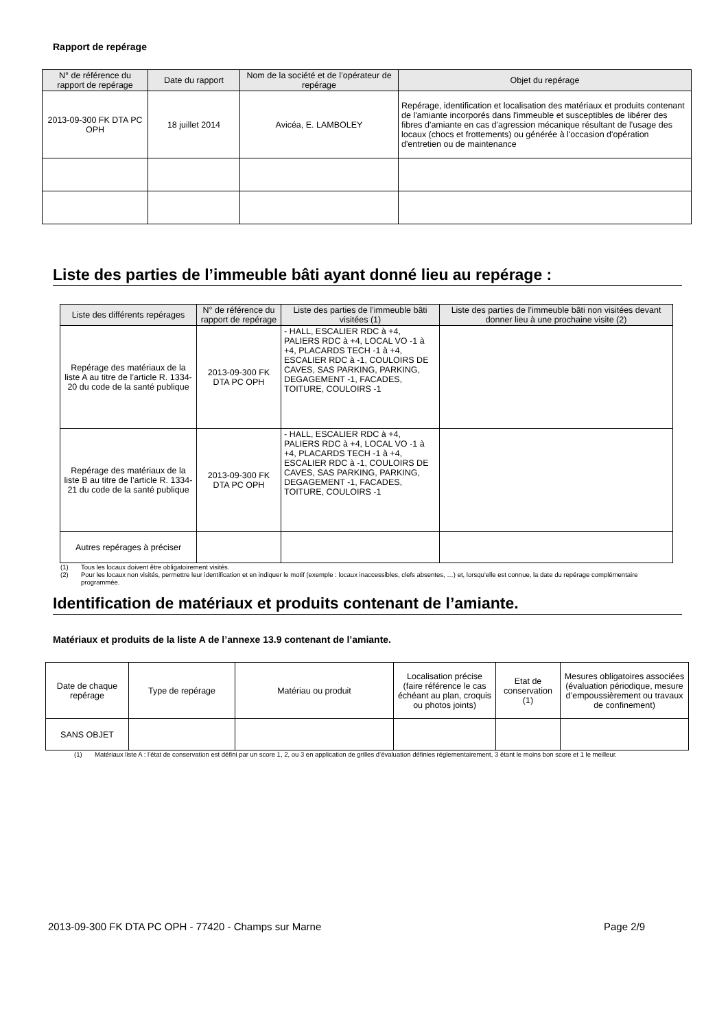Rapport de repérage
| N° de référence du rapport de repérage | Date du rapport | Nom de la société et de l’opérateur de repérage | Objet du repérage |
| --- | --- | --- | --- |
| 2013-09-300 FK DTA PC OPH | 18 juillet 2014 | Avicéa, E. LAMBOLEY | Repérage, identification et localisation des matériaux et produits contenant de l'amiante incorporés dans l'immeuble et susceptibles de libérer des fibres d'amiante en cas d'agression mécanique résultant de l'usage des locaux (chocs et frottements) ou générée à l'occasion d'opération d'entretien ou de maintenance |
Liste des parties de l’immeuble bâti ayant donné lieu au repérage :
| Liste des différents repérages | N° de référence du rapport de repérage | Liste des parties de l’immeuble bâti visitées (1) | Liste des parties de l’immeuble bâti non visitées devant donner lieu à une prochaine visite (2) |
| --- | --- | --- | --- |
| Repérage des matériaux de la liste A au titre de l’article R. 1334-20 du code de la santé publique | 2013-09-300 FK DTA PC OPH | - HALL, ESCALIER RDC à +4, PALIERS RDC à +4, LOCAL VO -1 à +4, PLACARDS TECH -1 à +4, ESCALIER RDC à -1, COULOIRS DE CAVES, SAS PARKING, PARKING, DEGAGEMENT -1, FACADES, TOITURE, COULOIRS -1 | |
| Repérage des matériaux de la liste B au titre de l’article R. 1334-21 du code de la santé publique | 2013-09-300 FK DTA PC OPH | - HALL, ESCALIER RDC à +4, PALIERS RDC à +4, LOCAL VO -1 à +4, PLACARDS TECH -1 à +4, ESCALIER RDC à -1, COULOIRS DE CAVES, SAS PARKING, PARKING, DEGAGEMENT -1, FACADES, TOITURE, COULOIRS -1 | |
| Autres repérages à préciser | | | |
(1) Tous les locaux doivent être obligatoirement visités.
(2) Pour les locaux non visités, permettre leur identification et en indiquer le motif (exemple : locaux inaccessibles, clefs absentes, …) et, lorsqu’elle est connue, la date du repérage complémentaire programmée.
Identification de matériaux et produits contenant de l’amiante.
Matériaux et produits de la liste A de l’annexe 13.9 contenant de l’amiante.
| Date de chaque repérage | Type de repérage | Matériau ou produit | Localisation précise (faire référence le cas échéant au plan, croquis ou photos joints) | Etat de conservation (1) | Mesures obligatoires associées (évaluation périodique, mesure d’empoussièrement ou travaux de confinement) |
| SANS OBJET | | | | | |
(1) Matériaux liste A : l’état de conservation est défini par un score 1, 2, ou 3 en application de grilles d’évaluation définies réglementairement, 3 étant le moins bon score et 1 le meilleur.
2013-09-300 FK DTA PC OPH - 77420 - Champs sur Marne Page 2/9